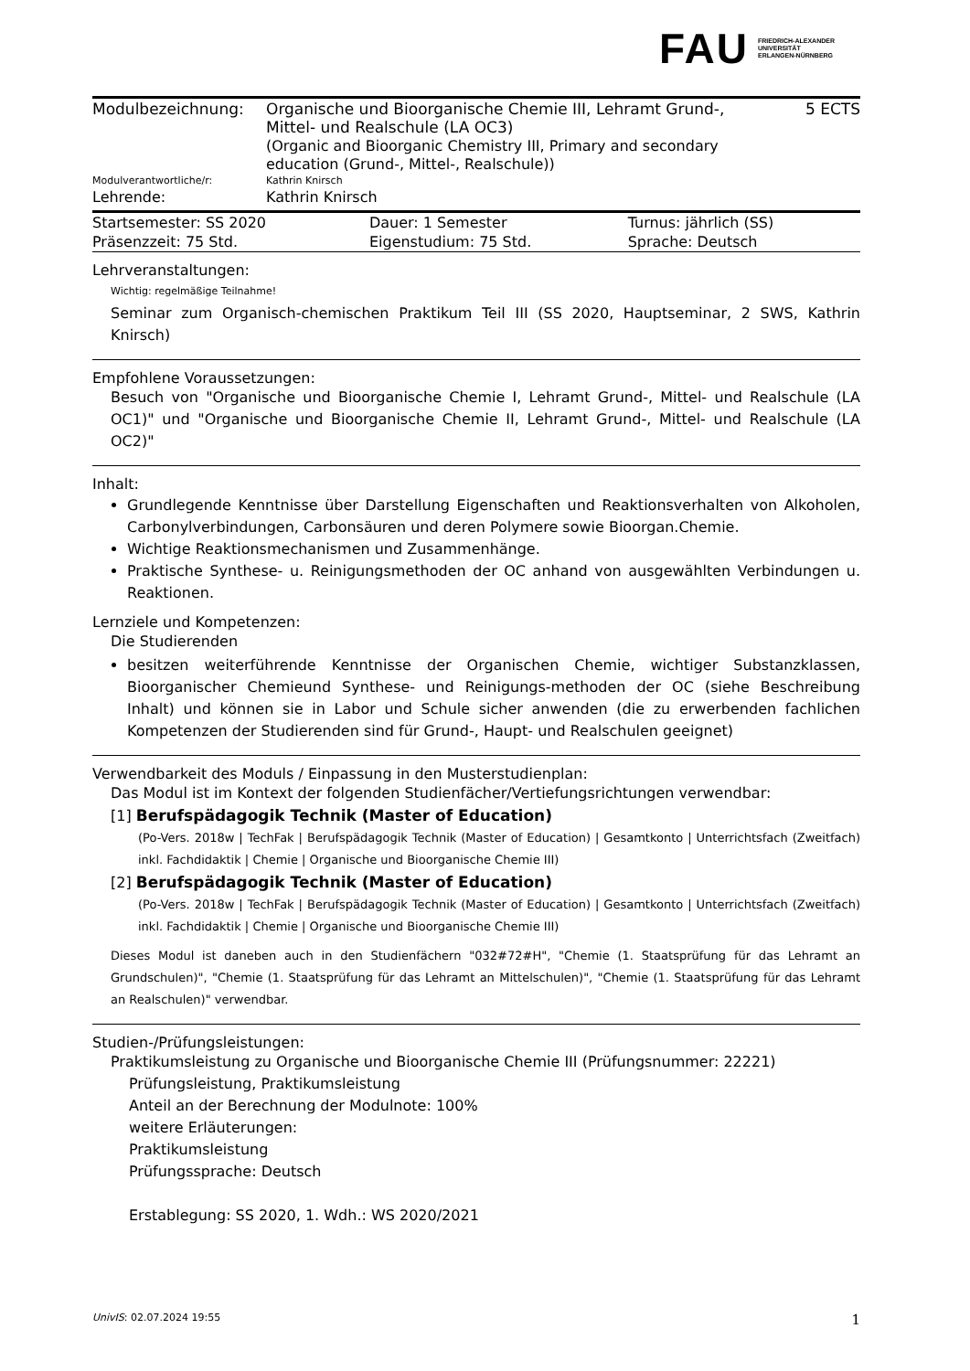FAU FRIEDRICH-ALEXANDER
UNIVERSITÄT
ERLANGEN-NÜRNBERG
| Modulbezeichnung: | Organische und Bioorganische Chemie III, Lehramt Grund-, Mittel- und Realschule (LA OC3) (Organic and Bioorganic Chemistry III, Primary and secondary education (Grund-, Mittel-, Realschule)) | 5 ECTS |
| Modulverantwortliche/r: | Kathrin Knirsch | |
| Lehrende: | Kathrin Knirsch | |
| Startsemester: SS 2020 | Dauer: 1 Semester | Turnus: jährlich (SS) |
| Präsenzzeit: 75 Std. | Eigenstudium: 75 Std. | Sprache: Deutsch |
Lehrveranstaltungen:
Wichtig: regelmäßige Teilnahme!
Seminar zum Organisch-chemischen Praktikum Teil III (SS 2020, Hauptseminar, 2 SWS, Kathrin Knirsch)
Empfohlene Voraussetzungen:
Besuch von "Organische und Bioorganische Chemie I, Lehramt Grund-, Mittel- und Realschule (LA OC1)" und "Organische und Bioorganische Chemie II, Lehramt Grund-, Mittel- und Realschule (LA OC2)"
Inhalt:
Grundlegende Kenntnisse über Darstellung Eigenschaften und Reaktionsverhalten von Alkoholen, Carbonylverbindungen, Carbonsäuren und deren Polymere sowie Bioorgan.Chemie.
Wichtige Reaktionsmechanismen und Zusammenhänge.
Praktische Synthese- u. Reinigungsmethoden der OC anhand von ausgewählten Verbindungen u. Reaktionen.
Lernziele und Kompetenzen:
Die Studierenden
besitzen weiterführende Kenntnisse der Organischen Chemie, wichtiger Substanzklassen, Bioorganischer Chemieund Synthese- und Reinigungs-methoden der OC (siehe Beschreibung Inhalt) und können sie in Labor und Schule sicher anwenden (die zu erwerbenden fachlichen Kompetenzen der Studierenden sind für Grund-, Haupt- und Realschulen geeignet)
Verwendbarkeit des Moduls / Einpassung in den Musterstudienplan:
Das Modul ist im Kontext der folgenden Studienfächer/Vertiefungsrichtungen verwendbar:
[1] Berufspädagogik Technik (Master of Education)
(Po-Vers. 2018w | TechFak | Berufspädagogik Technik (Master of Education) | Gesamtkonto | Unterrichtsfach (Zweitfach) inkl. Fachdidaktik | Chemie | Organische und Bioorganische Chemie III)
[2] Berufspädagogik Technik (Master of Education)
(Po-Vers. 2018w | TechFak | Berufspädagogik Technik (Master of Education) | Gesamtkonto | Unterrichtsfach (Zweitfach) inkl. Fachdidaktik | Chemie | Organische und Bioorganische Chemie III)
Dieses Modul ist daneben auch in den Studienfächern "032#72#H", "Chemie (1. Staatsprüfung für das Lehramt an Grundschulen)", "Chemie (1. Staatsprüfung für das Lehramt an Mittelschulen)", "Chemie (1. Staatsprüfung für das Lehramt an Realschulen)" verwendbar.
Studien-/Prüfungsleistungen:
Praktikumsleistung zu Organische und Bioorganische Chemie III (Prüfungsnummer: 22221)
Prüfungsleistung, Praktikumsleistung
Anteil an der Berechnung der Modulnote: 100%
weitere Erläuterungen:
Praktikumsleistung
Prüfungssprache: Deutsch
Erstablegung: SS 2020, 1. Wdh.: WS 2020/2021
UnivIS: 02.07.2024 19:55 1